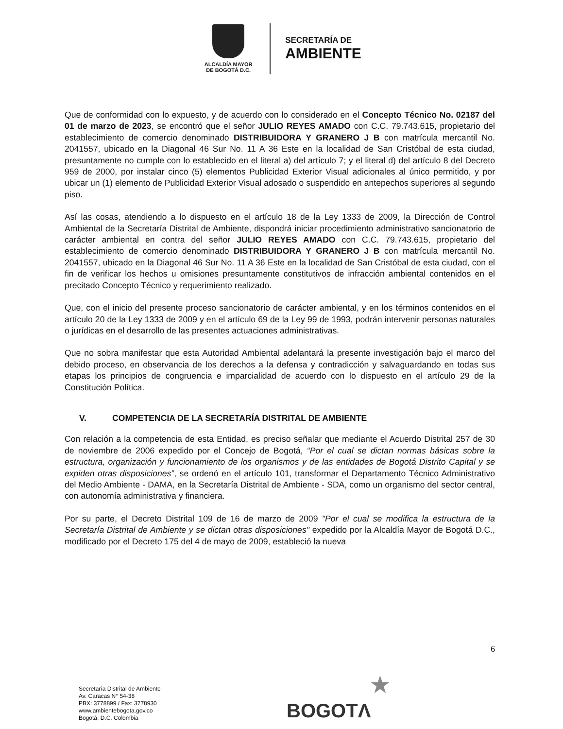ALCALDÍA MAYOR
DE BOGOTÁ D.C.
SECRETARÍA DE
AMBIENTE
Que de conformidad con lo expuesto, y de acuerdo con lo considerado en el Concepto Técnico No. 02187 del 01 de marzo de 2023, se encontró que el señor JULIO REYES AMADO con C.C. 79.743.615, propietario del establecimiento de comercio denominado DISTRIBUIDORA Y GRANERO J B con matrícula mercantil No. 2041557, ubicado en la Diagonal 46 Sur No. 11 A 36 Este en la localidad de San Cristóbal de esta ciudad, presuntamente no cumple con lo establecido en el literal a) del artículo 7; y el literal d) del artículo 8 del Decreto 959 de 2000, por instalar cinco (5) elementos Publicidad Exterior Visual adicionales al único permitido, y por ubicar un (1) elemento de Publicidad Exterior Visual adosado o suspendido en antepechos superiores al segundo piso.
Así las cosas, atendiendo a lo dispuesto en el artículo 18 de la Ley 1333 de 2009, la Dirección de Control Ambiental de la Secretaría Distrital de Ambiente, dispondrá iniciar procedimiento administrativo sancionatorio de carácter ambiental en contra del señor JULIO REYES AMADO con C.C. 79.743.615, propietario del establecimiento de comercio denominado DISTRIBUIDORA Y GRANERO J B con matrícula mercantil No. 2041557, ubicado en la Diagonal 46 Sur No. 11 A 36 Este en la localidad de San Cristóbal de esta ciudad, con el fin de verificar los hechos u omisiones presuntamente constitutivos de infracción ambiental contenidos en el precitado Concepto Técnico y requerimiento realizado.
Que, con el inicio del presente proceso sancionatorio de carácter ambiental, y en los términos contenidos en el artículo 20 de la Ley 1333 de 2009 y en el artículo 69 de la Ley 99 de 1993, podrán intervenir personas naturales o jurídicas en el desarrollo de las presentes actuaciones administrativas.
Que no sobra manifestar que esta Autoridad Ambiental adelantará la presente investigación bajo el marco del debido proceso, en observancia de los derechos a la defensa y contradicción y salvaguardando en todas sus etapas los principios de congruencia e imparcialidad de acuerdo con lo dispuesto en el artículo 29 de la Constitución Política.
V. COMPETENCIA DE LA SECRETARÍA DISTRITAL DE AMBIENTE
Con relación a la competencia de esta Entidad, es preciso señalar que mediante el Acuerdo Distrital 257 de 30 de noviembre de 2006 expedido por el Concejo de Bogotá, “Por el cual se dictan normas básicas sobre la estructura, organización y funcionamiento de los organismos y de las entidades de Bogotá Distrito Capital y se expiden otras disposiciones”, se ordenó en el artículo 101, transformar el Departamento Técnico Administrativo del Medio Ambiente - DAMA, en la Secretaría Distrital de Ambiente - SDA, como un organismo del sector central, con autonomía administrativa y financiera.
Por su parte, el Decreto Distrital 109 de 16 de marzo de 2009 "Por el cual se modifica la estructura de la Secretaría Distrital de Ambiente y se dictan otras disposiciones" expedido por la Alcaldía Mayor de Bogotá D.C., modificado por el Decreto 175 del 4 de mayo de 2009, estableció la nueva
6
Secretaría Distrital de Ambiente
Av. Caracas N° 54-38
PBX: 3778899 / Fax: 3778930
www.ambientebogota.gov.co
Bogotá, D.C. Colombia
★
BOGOTΛ